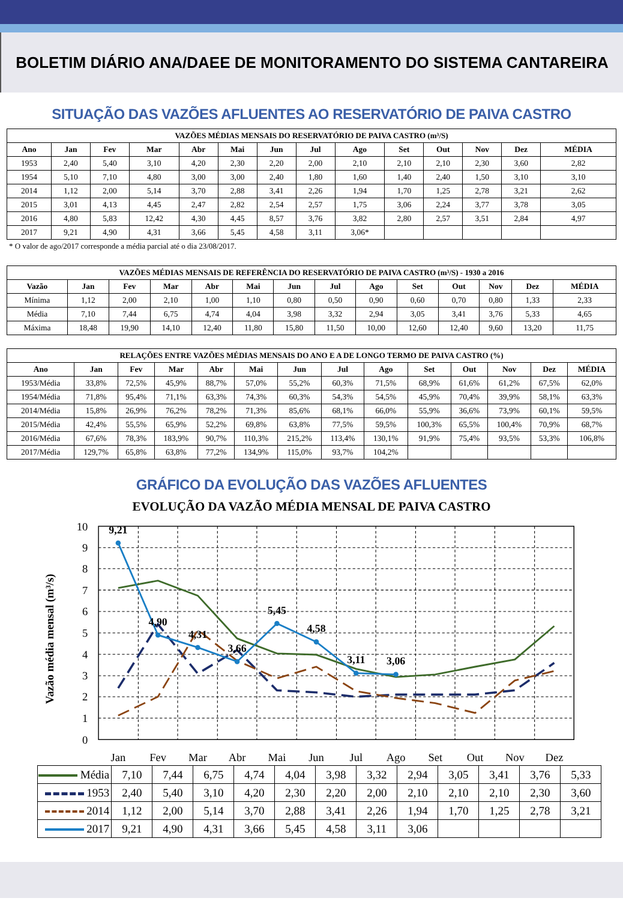BOLETIM DIÁRIO ANA/DAEE DE MONITORAMENTO DO SISTEMA CANTAREIRA
SITUAÇÃO DAS VAZÕES AFLUENTES AO RESERVATÓRIO DE PAIVA CASTRO
| VAZÕES MÉDIAS MENSAIS DO RESERVATÓRIO DE PAIVA CASTRO (m³/S) | | | | | | | | | | | | | |
| --- | --- | --- | --- | --- | --- | --- | --- | --- | --- | --- | --- | --- | --- |
| Ano | Jan | Fev | Mar | Abr | Mai | Jun | Jul | Ago | Set | Out | Nov | Dez | MÉDIA |
| 1953 | 2,40 | 5,40 | 3,10 | 4,20 | 2,30 | 2,20 | 2,00 | 2,10 | 2,10 | 2,10 | 2,30 | 3,60 | 2,82 |
| 1954 | 5,10 | 7,10 | 4,80 | 3,00 | 3,00 | 2,40 | 1,80 | 1,60 | 1,40 | 2,40 | 1,50 | 3,10 | 3,10 |
| 2014 | 1,12 | 2,00 | 5,14 | 3,70 | 2,88 | 3,41 | 2,26 | 1,94 | 1,70 | 1,25 | 2,78 | 3,21 | 2,62 |
| 2015 | 3,01 | 4,13 | 4,45 | 2,47 | 2,82 | 2,54 | 2,57 | 1,75 | 3,06 | 2,24 | 3,77 | 3,78 | 3,05 |
| 2016 | 4,80 | 5,83 | 12,42 | 4,30 | 4,45 | 8,57 | 3,76 | 3,82 | 2,80 | 2,57 | 3,51 | 2,84 | 4,97 |
| 2017 | 9,21 | 4,90 | 4,31 | 3,66 | 5,45 | 4,58 | 3,11 | 3,06* | | | | | |
* O valor de ago/2017 corresponde a média parcial até o dia 23/08/2017.
| VAZÕES MÉDIAS MENSAIS DE REFERÊNCIA DO RESERVATÓRIO DE PAIVA CASTRO (m³/S) - 1930 a 2016 | | | | | | | | | | | | | |
| --- | --- | --- | --- | --- | --- | --- | --- | --- | --- | --- | --- | --- | --- |
| Vazão | Jan | Fev | Mar | Abr | Mai | Jun | Jul | Ago | Set | Out | Nov | Dez | MÉDIA |
| Mínima | 1,12 | 2,00 | 2,10 | 1,00 | 1,10 | 0,80 | 0,50 | 0,90 | 0,60 | 0,70 | 0,80 | 1,33 | 2,33 |
| Média | 7,10 | 7,44 | 6,75 | 4,74 | 4,04 | 3,98 | 3,32 | 2,94 | 3,05 | 3,41 | 3,76 | 5,33 | 4,65 |
| Máxima | 18,48 | 19,90 | 14,10 | 12,40 | 11,80 | 15,80 | 11,50 | 10,00 | 12,60 | 12,40 | 9,60 | 13,20 | 11,75 |
| RELAÇÕES ENTRE VAZÕES MÉDIAS MENSAIS DO ANO E A DE LONGO TERMO DE PAIVA CASTRO (%) | | | | | | | | | | | | | |
| --- | --- | --- | --- | --- | --- | --- | --- | --- | --- | --- | --- | --- | --- |
| Ano | Jan | Fev | Mar | Abr | Mai | Jun | Jul | Ago | Set | Out | Nov | Dez | MÉDIA |
| 1953/Média | 33,8% | 72,5% | 45,9% | 88,7% | 57,0% | 55,2% | 60,3% | 71,5% | 68,9% | 61,6% | 61,2% | 67,5% | 62,0% |
| 1954/Média | 71,8% | 95,4% | 71,1% | 63,3% | 74,3% | 60,3% | 54,3% | 54,5% | 45,9% | 70,4% | 39,9% | 58,1% | 63,3% |
| 2014/Média | 15,8% | 26,9% | 76,2% | 78,2% | 71,3% | 85,6% | 68,1% | 66,0% | 55,9% | 36,6% | 73,9% | 60,1% | 59,5% |
| 2015/Média | 42,4% | 55,5% | 65,9% | 52,2% | 69,8% | 63,8% | 77,5% | 59,5% | 100,3% | 65,5% | 100,4% | 70,9% | 68,7% |
| 2016/Média | 67,6% | 78,3% | 183,9% | 90,7% | 110,3% | 215,2% | 113,4% | 130,1% | 91,9% | 75,4% | 93,5% | 53,3% | 106,8% |
| 2017/Média | 129,7% | 65,8% | 63,8% | 77,2% | 134,9% | 115,0% | 93,7% | 104,2% | | | | | |
GRÁFICO DA EVOLUÇÃO DAS VAZÕES AFLUENTES
EVOLUÇÃO DA VAZÃO MÉDIA MENSAL DE PAIVA CASTRO
Vazão média mensal (m³/s)
10
9
8
7
6
5
4
3
2
1
0
Jan
Fev
Mar
Abr
Mai
Jun
Jul
Ago
Set
Out
Nov
Dez
9,21
4,90
4,31
3,66
5,45
4,58
3,11
3,06
| Média | 7,10 | 7,44 | 6,75 | 4,74 | 4,04 | 3,98 | 3,32 | 2,94 | 3,05 | 3,41 | 3,76 | 5,33 |
| 1953 | 2,40 | 5,40 | 3,10 | 4,20 | 2,30 | 2,20 | 2,00 | 2,10 | 2,10 | 2,10 | 2,30 | 3,60 |
| 2014 | 1,12 | 2,00 | 5,14 | 3,70 | 2,88 | 3,41 | 2,26 | 1,94 | 1,70 | 1,25 | 2,78 | 3,21 |
| 2017 | 9,21 | 4,90 | 4,31 | 3,66 | 5,45 | 4,58 | 3,11 | 3,06 | | | | |